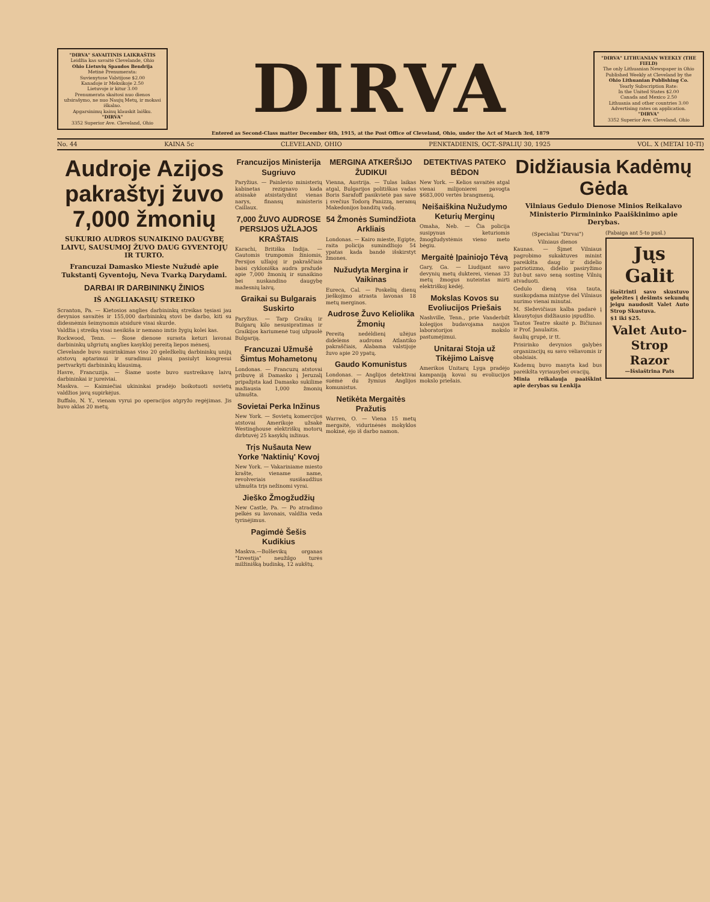"DIRVA" SAVAITINIS LAIKRAŠTIS
Leidžia kas savaitė Clevelande, Ohio
Ohio Lietuvių Spaudos Bendrija
Metinė Prenumerata:
Suvienytose Valstijose $2.00
Kanadoje ir Meksikoje 2.50
Lietuvoje ir kitur 3.00
Prenumerata skaitosi nuo dienos užsirašymo, ne nuo Naujų Metų, ir mokasi iškalno.
Apgarsinimų kainų klauskit laišku.
"DIRVA"
3352 Superior Ave. Cleveland, Ohio
DIRVA
"DIRVA" LITHUANIAN WEEKLY (THE FIELD)
The only Lithuanian Newspaper in Ohio Published Weekly at Cleveland by the
Ohio Lithuanian Publishing Co.
Yearly Subscription Rate:
In the United States $2.00
Canada and Mexico 2.50
Lithuania and other countries 3.00
Advertising rates on application.
"DIRVA"
3352 Superior Ave. Cleveland, Ohio
Entered as Second-Class matter December 6th, 1915, at the Post Office of Cleveland, Ohio, under the Act of March 3rd, 1879
No. 44 KAINA 5c CLEVELAND, OHIO PENKTADIENIS, OCT.-SPALIŲ 30, 1925 VOL. X (METAI 10-TI)
Audroje Azijos pakraštyj žuvo 7,000 žmonių
SUKURIO AUDROS SUNAIKINO DAUGYBĘ LAIVU, SAUSUMOJ ŽUVO DAUG GYVENTOJŲ IR TURTO.
Francuzai Damasko Mieste Nužudė apie Tukstantį Gyventojų, Neva Tvarką Darydami.
DARBAI IR DARBININKŲ ŽINIOS
IŠ ANGLIAKASIŲ STREIKO
Scranton, Pa. — Kietosios anglies darbininkų streikas tęsiasi jau devynios savaitės ir 155,000 darbininkų stovi be darbo, kiti su didesnėmis šeimynomis atsidurė visai skurde.
Valdžia į streiką visai nesikiša ir nemano imtis žygių kolei kas.
Rockwood, Tenn. — Šiose dienose surasta keturi lavonai darbininkų užgriutų anglies kasykloj pereitą liepos mėnesį.
Clevelande buvo susirinkimas viso 20 geležkelių darbininkų unijų atstovų aptarimui ir suradimui planų pasiulyt kongresui pertvarkyti darbininkų klausimą.
Havre, Francuzija. — Šiame uoste buvo sustreikavę laivų darbininkai ir jureiviai.
Maskva. — Kaimiečiai ukininkai pradėjo boikotuoti sovietų valdžios javų supirkėjus.
Buffalo, N. Y., vienam vyrui po operacijos atgryžo regėjimas. Jis buvo aklas 20 metų.
Francuzijos Ministerija Sugriuvo
Paryžius. — Painlevio ministerių kabinetas rezignavo kada atsisakė atsistatydint vienas narys, finansų ministeris Caillaux.
7,000 ŽUVO AUDROSE PERSIJOS UŽLAJOS KRAŠTAIS
Karachi, Britiška Indija. — Gautomis trumpomis žiniomis, Persijos užlajoj ir pakraščiais baisi cykloniška audra pražudė apie 7,000 žmonių ir sunaikino bei nuskandino daugybę mažesnių laivų.
Graikai su Bulgarais Suskirto
Paryžius. — Tarp Graikų ir Bulgarų kilo nesusipratimas ir Graikijos kariumenė tuoj užpuolė Bulgariją.
Francuzai Užmušė Šimtus Mohametonų
Londonas. — Francuzų atstovai pribuvę iš Damasko į Jeruzalį pripažįsta kad Damasko sukilime mažiausia 1,000 žmonių užmušta.
Sovietai Perka Inžinus
New York. — Sovietų komercijos atstovai Amerikoje užsakė Westinghouse elektriškų motorų dirbtuvėj 25 kasyklų inžinus.
Trįs Nušauta New Yorke 'Naktinių' Kovoj
New York. — Vakariniame miesto krašte, viename name, revolveriais susišaudžius užmušta trįs nežinomi vyrai.
Jieško Žmogžudžių
New Castle, Pa. — Po atradimo pelkės su lavonais, valdžia veda tyrinėjimus.
Pagimdė Šešis Kudikius
Maskva.—Bolševikų organas "Izvestija" neužilgo turės milžinišką budinką, 12 aukštų.
MERGINA ATKERŠIJO ŽUDIKUI
Vienna, Austrija. — Tulas laikas atgal, Bulgarijos politiškas vadas Boris Sarafoff pasikvietė pas save į svečius Todorą Panizzą, neramų Makedonijos banditų vadą.
54 Žmonės Sumindžiota Arkliais
Londonas. — Kairo mieste, Egipte, raita policija sumindžiojo 54 ypatas kada bandė išskirstyt žmones.
Nužudyta Mergina ir Vaikinas
Eureca, Cal. — Poskelių dienų jieškojimo atrasta lavonas 18 metų merginos.
Audrose Žuvo Keliolika Žmonių
Pereitą nedėldienį užėjus didelėms audroms Atlantiko pakraščiais, Alabama valstijoje žuvo apie 20 ypatų.
Gaudo Komunistus
Londonas. — Anglijos detektivai suėmė du žymius Anglijos komunistus.
Netikėta Mergaitės Pražutis
Warren, O. — Viena 15 metų mergaitė, vidurinėsės mokyklos mokinė, ėjo iš darbo namon.
DETEKTIVAS PATEKO BĖDON
New York. — Kelios savaitės atgal vienai milijonierei pavogta $683,000 vertės brangmenų.
Neišaiškina Nužudymo Keturių Merginų
Omaha, Neb. — Čia policija susipynus keturiomis žmogžudystėmis vieno meto bėgiu.
Mergaitė Įpainiojo Tėvą
Gary, Ga. — Liudijant savo devynių metų dukterei, vienas 33 metų žmogus nuteistas mirti elektriškoj kėdėj.
Mokslas Kovos su Evoliucijos Priešais
Nashville, Tenn., prie Vanderbilt kolegijos budavojama naujos laboratorijos mokslo pastumėjimui.
Unitarai Stoja už Tikėjimo Laisvę
Amerikos Unitarų Lyga pradėjo kampaniją kovai su evoliucijos mokslo priešais.
Didžiausia Kadėmų Gėda
Vilniaus Gedulo Dienose Minios Reikalavo Ministerio Pirmininko Paaiškinimo apie Derybas.
(Specialiai "Dirvai")
Vilniaus dienos
Kaunas. — Šįmet Vilniaus pagrobimo sukaktuves minint pareikšta daug ir didelio patriotizmo, didelio pasiryžimo žut-but savo seną sostinę Vilnių atvaduoti.
Gedulo dieną visa tauta, susikopdama mintyse del Vilniaus nurimo vienai minutai.
M. Sleževičiaus kalba padarė į klausytojus didžiausio įspudžio.
Tautos Teatre skaitė p. Bičiunas ir Prof. Janulaitis.
šaulių grupė, ir tt.
Prisirinko devynios galybės organizacijų su savo vėliavomis ir obalsiais.
Kademų buvo manyta kad bus parėikšta vyriausybei ovacijų.
Minia reikalauja paaiškint apie derybas su Lenkija
(Pabaiga ant 5-to pusl.)
Jųs Galit
išaštrinti savo skustuvo geležtes į dešimts sekundų jeigu naudosit Valet Auto Strop Skustuva.
$1 iki $25.
Valet Auto-Strop Razor
—Išsiaštrina Pats